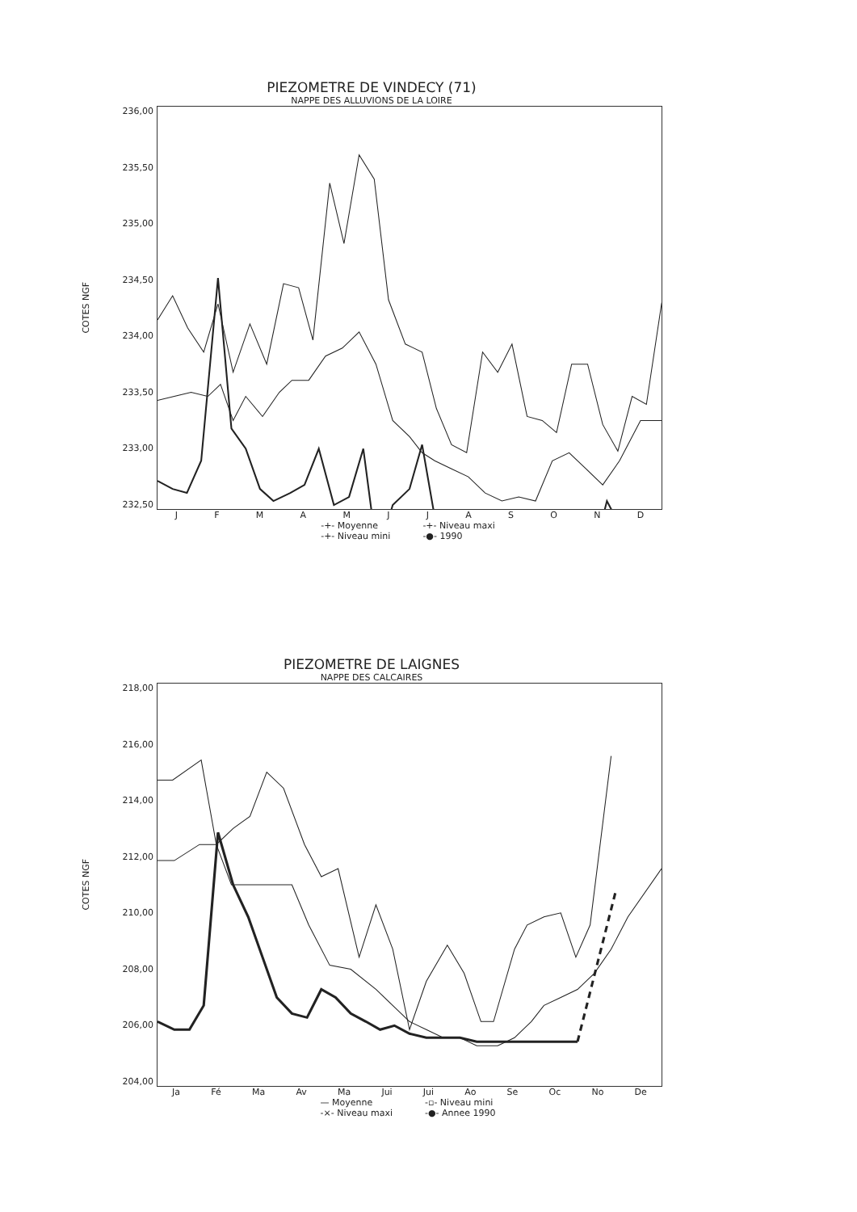PIEZOMETRE DE VINDECY (71)
NAPPE DES ALLUVIONS DE LA LOIRE
COTES NGF
236,00
235,50
235,00
234,50
234,00
233,50
233,00
232,50
JFMAMJJASOND
-+- Moyenne -+- Niveau maxi -+- Niveau mini -●- 1990
PIEZOMETRE DE LAIGNES
NAPPE DES CALCAIRES
COTES NGF
218,00
216,00
214,00
212,00
210,00
208,00
206,00
204,00
Ja Fé Ma Av Ma Jui Jui Ao Se Oc No De
— Moyenne -▫- Niveau mini -×- Niveau maxi -●- Annee 1990